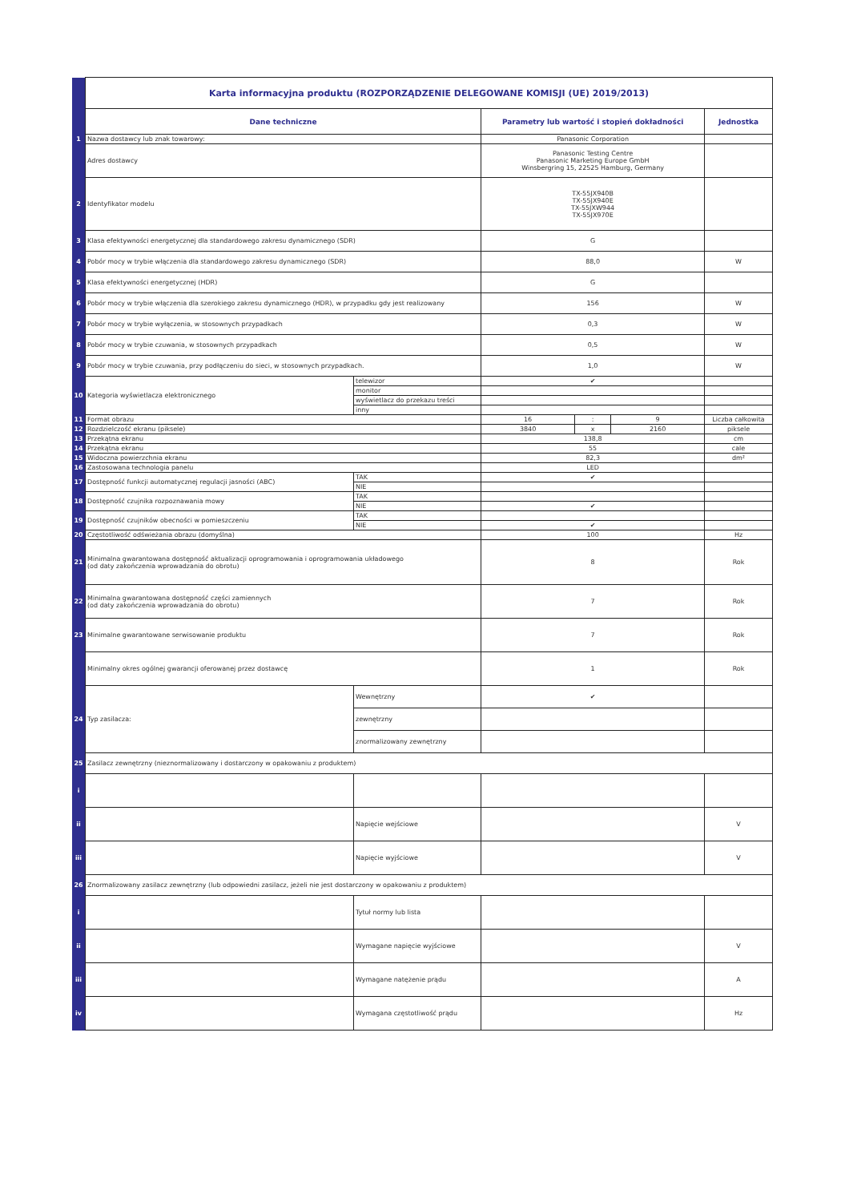| | Karta informacyjna produktu (ROZPORZĄDZENIE DELEGOWANE KOMISJI (UE) 2019/2013) | | | | | |
| | Dane techniczne | | Parametry lub wartość i stopień dokładności | | | Jednostka |
| 1 | Nazwa dostawcy lub znak towarowy: | | Panasonic Corporation | | | |
| | Adres dostawcy | | Panasonic Testing Centre Panasonic Marketing Europe GmbH Winsbergring 15, 22525 Hamburg, Germany | | | |
| 2 | Identyfikator modelu | | TX-55JX940B TX-55JX940E TX-55JXW944 TX-55JX970E | | | |
| 3 | Klasa efektywności energetycznej dla standardowego zakresu dynamicznego (SDR) | | G | | | |
| 4 | Pobór mocy w trybie włączenia dla standardowego zakresu dynamicznego (SDR) | | 88,0 | | | W |
| 5 | Klasa efektywności energetycznej (HDR) | | G | | | |
| 6 | Pobór mocy w trybie włączenia dla szerokiego zakresu dynamicznego (HDR), w przypadku gdy jest realizowany | | 156 | | | W |
| 7 | Pobór mocy w trybie wyłączenia, w stosownych przypadkach | | 0,3 | | | W |
| 8 | Pobór mocy w trybie czuwania, w stosownych przypadkach | | 0,5 | | | W |
| 9 | Pobór mocy w trybie czuwania, przy podłączeniu do sieci, w stosownych przypadkach. | | 1,0 | | | W |
| 10 | Kategoria wyświetlacza elektronicznego | telewizor | ✔ | | | |
| | | monitor | | | | |
| | | wyświetlacz do przekazu treści | | | | |
| | | inny | | | | |
| 11 | Format obrazu | | 16 | : | 9 | Liczba całkowita |
| 12 | Rozdzielczość ekranu (piksele) | | 3840 | x | 2160 | piksele |
| 13 | Przekątna ekranu | | 138,8 | | | cm |
| 14 | Przekątna ekranu | | 55 | | | cale |
| 15 | Widoczna powierzchnia ekranu | | 82,3 | | | dm² |
| 16 | Zastosowana technologia panelu | | LED | | | |
| 17 | Dostępność funkcji automatycznej regulacji jasności (ABC) | TAK | ✔ | | | |
| | | NIE | | | | |
| 18 | Dostępność czujnika rozpoznawania mowy | TAK | | | | |
| | | NIE | ✔ | | | |
| 19 | Dostępność czujników obecności w pomieszczeniu | TAK | | | | |
| | | NIE | ✔ | | | |
| 20 | Częstotliwość odświeżania obrazu (domyślna) | | 100 | | | Hz |
| 21 | Minimalna gwarantowana dostępność aktualizacji oprogramowania i oprogramowania układowego (od daty zakończenia wprowadzania do obrotu) | | 8 | | | Rok |
| 22 | Minimalna gwarantowana dostępność części zamiennych (od daty zakończenia wprowadzania do obrotu) | | 7 | | | Rok |
| 23 | Minimalne gwarantowane serwisowanie produktu | | 7 | | | Rok |
| | Minimalny okres ogólnej gwarancji oferowanej przez dostawcę | | 1 | | | Rok |
| 24 | Typ zasilacza: | Wewnętrzny | ✔ | | | |
| | | zewnętrzny | | | | |
| | | znormalizowany zewnętrzny | | | | |
| 25 | Zasilacz zewnętrzny (nieznormalizowany i dostarczony w opakowaniu z produktem) | | | | | |
| i | | | | | | |
| ii | | Napięcie wejściowe | | | | V |
| iii | | Napięcie wyjściowe | | | | V |
| 26 | Znormalizowany zasilacz zewnętrzny (lub odpowiedni zasilacz, jeżeli nie jest dostarczony w opakowaniu z produktem) | | | | | |
| i | | Tytuł normy lub lista | | | | |
| ii | | Wymagane napięcie wyjściowe | | | | V |
| iii | | Wymagane natężenie prądu | | | | A |
| iv | | Wymagana częstotliwość prądu | | | | Hz |